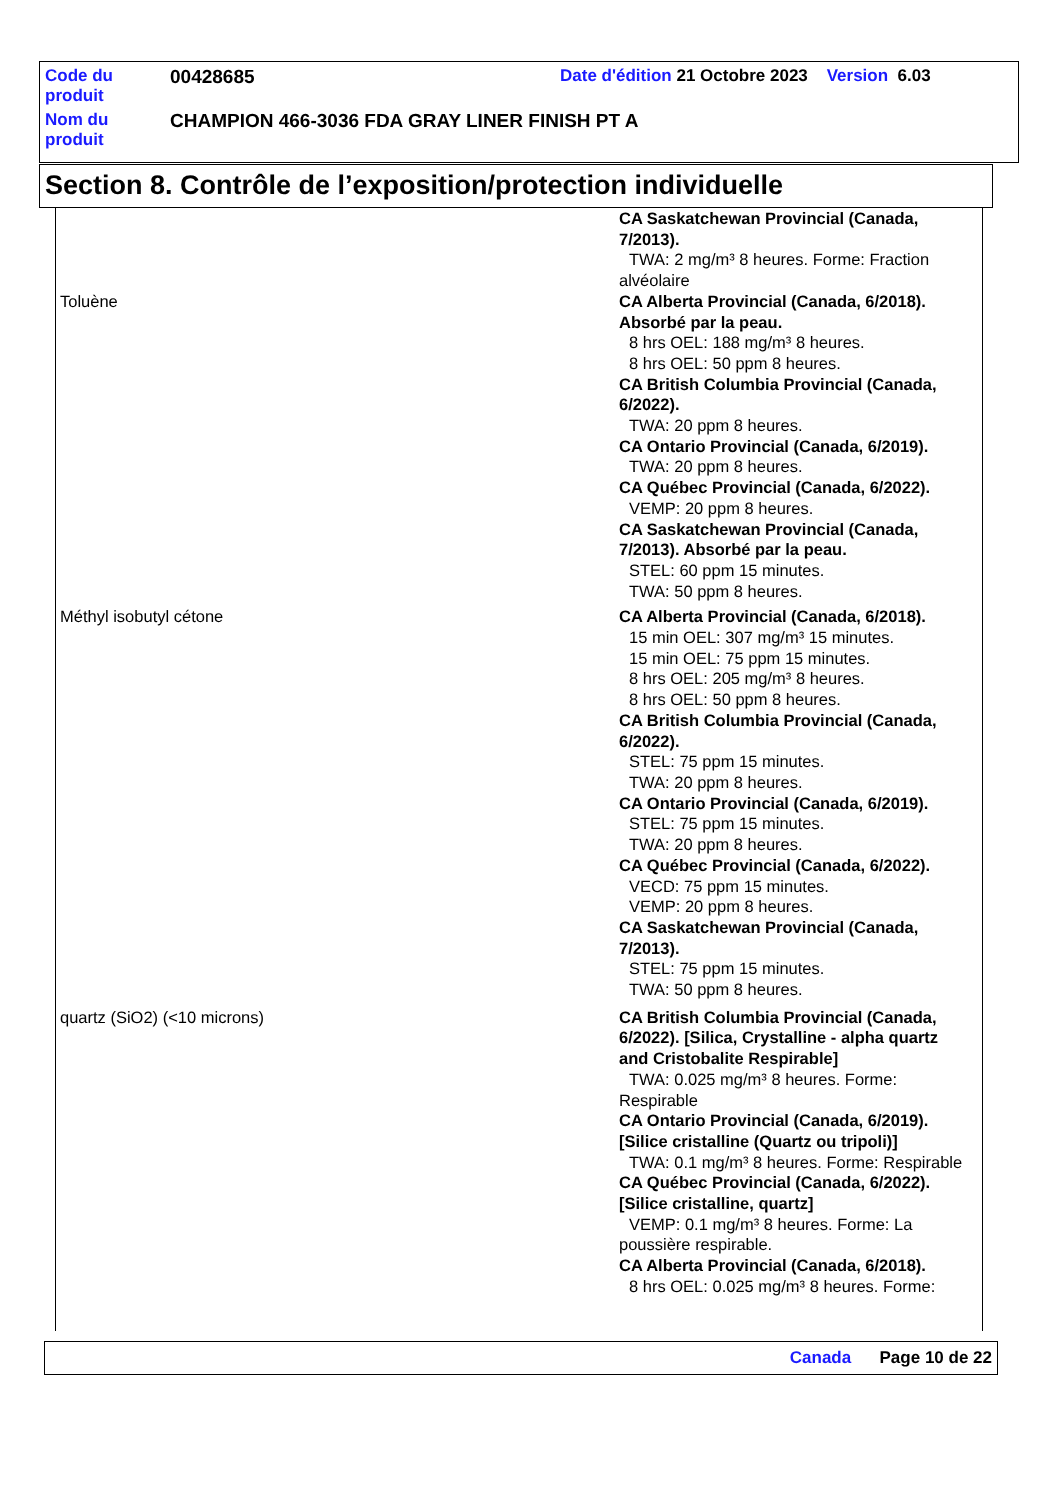| Code du produit | 00428685 | Date d'édition 21 Octobre 2023 Version 6.03 |
| Nom du produit | CHAMPION 466-3036 FDA GRAY LINER FINISH PT A | |
Section 8. Contrôle de l’exposition/protection individuelle
| | CA Saskatchewan Provincial (Canada, 7/2013). TWA: 2 mg/m³ 8 heures. Forme: Fraction alvéolaire |
| Toluène | CA Alberta Provincial (Canada, 6/2018). Absorbé par la peau. 8 hrs OEL: 188 mg/m³ 8 heures. 8 hrs OEL: 50 ppm 8 heures. CA British Columbia Provincial (Canada, 6/2022). TWA: 20 ppm 8 heures. CA Ontario Provincial (Canada, 6/2019). TWA: 20 ppm 8 heures. CA Québec Provincial (Canada, 6/2022). VEMP: 20 ppm 8 heures. CA Saskatchewan Provincial (Canada, 7/2013). Absorbé par la peau. STEL: 60 ppm 15 minutes. TWA: 50 ppm 8 heures. |
| Méthyl isobutyl cétone | CA Alberta Provincial (Canada, 6/2018). 15 min OEL: 307 mg/m³ 15 minutes. 15 min OEL: 75 ppm 15 minutes. 8 hrs OEL: 205 mg/m³ 8 heures. 8 hrs OEL: 50 ppm 8 heures. CA British Columbia Provincial (Canada, 6/2022). STEL: 75 ppm 15 minutes. TWA: 20 ppm 8 heures. CA Ontario Provincial (Canada, 6/2019). STEL: 75 ppm 15 minutes. TWA: 20 ppm 8 heures. CA Québec Provincial (Canada, 6/2022). VECD: 75 ppm 15 minutes. VEMP: 20 ppm 8 heures. CA Saskatchewan Provincial (Canada, 7/2013). STEL: 75 ppm 15 minutes. TWA: 50 ppm 8 heures. |
| quartz (SiO2) (<10 microns) | CA British Columbia Provincial (Canada, 6/2022). [Silica, Crystalline - alpha quartz and Cristobalite Respirable] TWA: 0.025 mg/m³ 8 heures. Forme: Respirable CA Ontario Provincial (Canada, 6/2019). [Silice cristalline (Quartz ou tripoli)] TWA: 0.1 mg/m³ 8 heures. Forme: Respirable CA Québec Provincial (Canada, 6/2022). [Silice cristalline, quartz] VEMP: 0.1 mg/m³ 8 heures. Forme: La poussière respirable. CA Alberta Provincial (Canada, 6/2018). 8 hrs OEL: 0.025 mg/m³ 8 heures. Forme: |
Canada Page 10 de 22